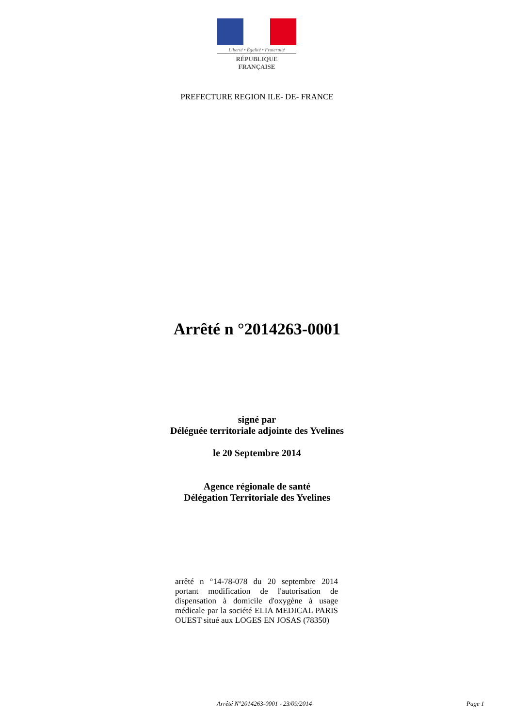Liberté • Égalité • Fraternité
RÉPUBLIQUE FRANÇAISE
PREFECTURE REGION ILE- DE- FRANCE
Arrêté n °2014263-0001
signé par
Déléguée territoriale adjointe des Yvelines
le 20 Septembre 2014
Agence régionale de santé
Délégation Territoriale des Yvelines
arrêté n °14-78-078 du 20 septembre 2014 portant modification de l'autorisation de dispensation à domicile d'oxygène à usage médicale par la société ELIA MEDICAL PARIS OUEST situé aux LOGES EN JOSAS (78350)
Arrêté N°2014263-0001 - 23/09/2014 Page 1